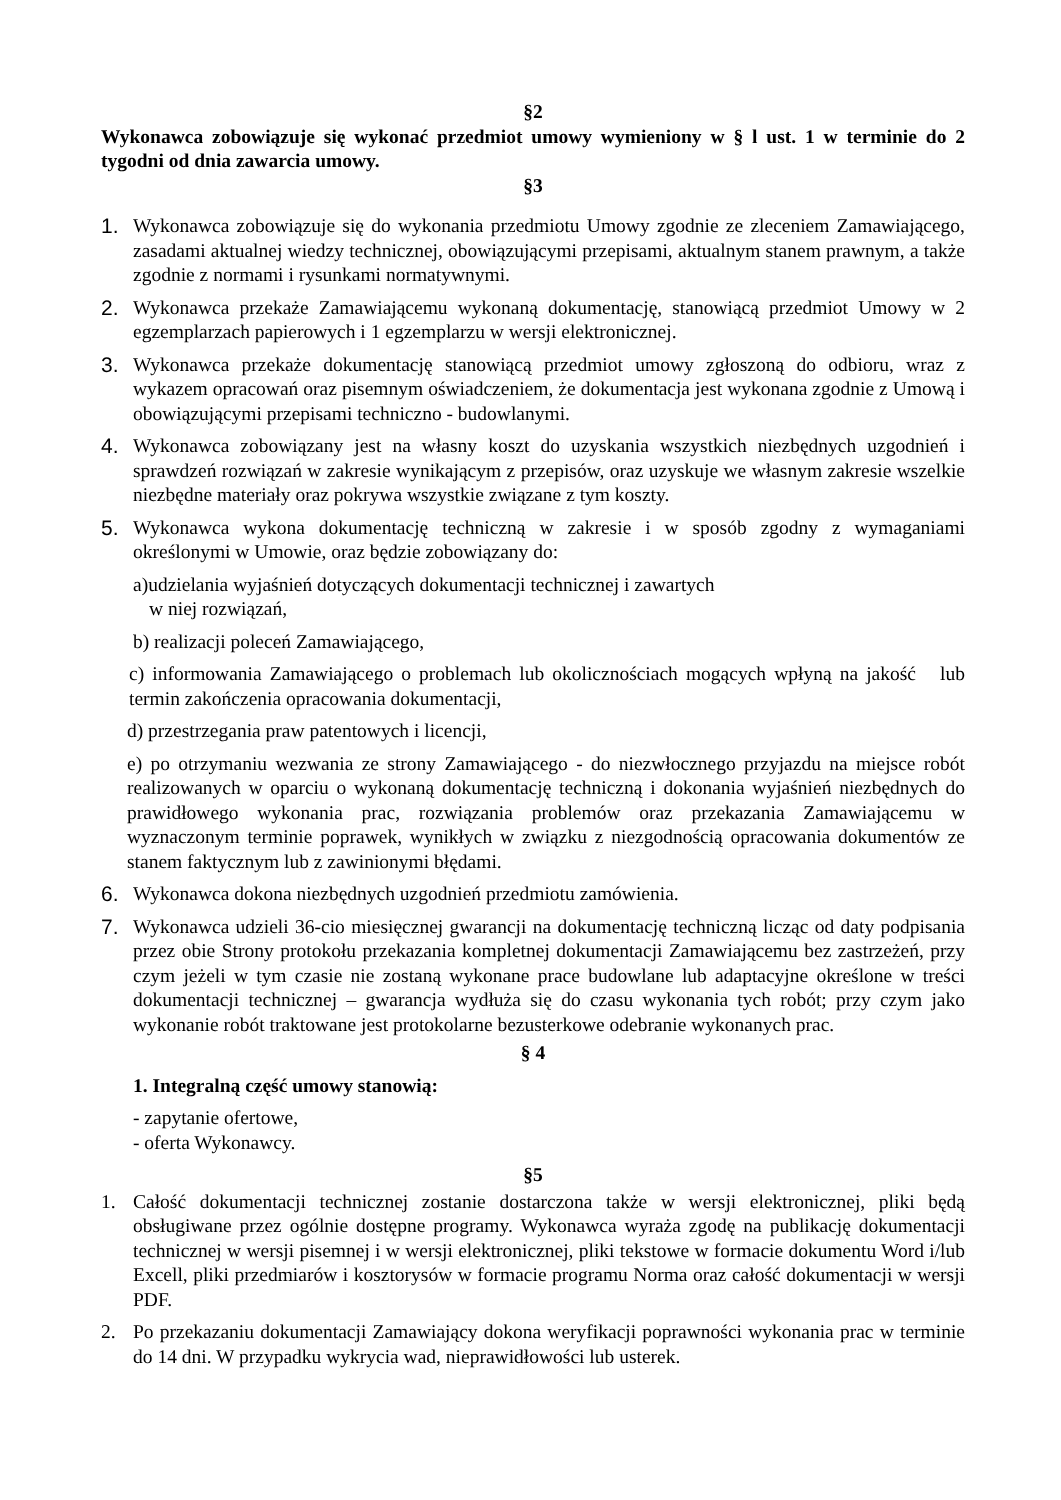§2
Wykonawca zobowiązuje się wykonać przedmiot umowy wymieniony w § l ust. 1 w terminie do 2 tygodni od dnia zawarcia umowy.
§3
1. Wykonawca zobowiązuje się do wykonania przedmiotu Umowy zgodnie ze zleceniem Zamawiającego, zasadami aktualnej wiedzy technicznej, obowiązującymi przepisami, aktualnym stanem prawnym, a także zgodnie z normami i rysunkami normatywnymi.
2. Wykonawca przekaże Zamawiającemu wykonaną dokumentację, stanowiącą przedmiot Umowy w 2 egzemplarzach papierowych i 1 egzemplarzu w wersji elektronicznej.
3. Wykonawca przekaże dokumentację stanowiącą przedmiot umowy zgłoszoną do odbioru, wraz z wykazem opracowań oraz pisemnym oświadczeniem, że dokumentacja jest wykonana zgodnie z Umową i obowiązującymi przepisami techniczno - budowlanymi.
4. Wykonawca zobowiązany jest na własny koszt do uzyskania wszystkich niezbędnych uzgodnień i sprawdzeń rozwiązań w zakresie wynikającym z przepisów, oraz uzyskuje we własnym zakresie wszelkie niezbędne materiały oraz pokrywa wszystkie związane z tym koszty.
5. Wykonawca wykona dokumentację techniczną w zakresie i w sposób zgodny z wymaganiami określonymi w Umowie, oraz będzie zobowiązany do:
a)udzielania wyjaśnień dotyczących dokumentacji technicznej i zawartych
w niej rozwiązań,
b) realizacji poleceń Zamawiającego,
c) informowania Zamawiającego o problemach lub okolicznościach mogących wpłyną na jakość lub termin zakończenia opracowania dokumentacji,
d) przestrzegania praw patentowych i licencji,
e) po otrzymaniu wezwania ze strony Zamawiającego - do niezwłocznego przyjazdu na miejsce robót realizowanych w oparciu o wykonaną dokumentację techniczną i dokonania wyjaśnień niezbędnych do prawidłowego wykonania prac, rozwiązania problemów oraz przekazania Zamawiającemu w wyznaczonym terminie poprawek, wynikłych w związku z niezgodnością opracowania dokumentów ze stanem faktycznym lub z zawinionymi błędami.
6. Wykonawca dokona niezbędnych uzgodnień przedmiotu zamówienia.
7. Wykonawca udzieli 36-cio miesięcznej gwarancji na dokumentację techniczną licząc od daty podpisania przez obie Strony protokołu przekazania kompletnej dokumentacji Zamawiającemu bez zastrzeżeń, przy czym jeżeli w tym czasie nie zostaną wykonane prace budowlane lub adaptacyjne określone w treści dokumentacji technicznej – gwarancja wydłuża się do czasu wykonania tych robót; przy czym jako wykonanie robót traktowane jest protokolarne bezusterkowe odebranie wykonanych prac.
§ 4
1. Integralną część umowy stanowią:
- zapytanie ofertowe,
- oferta Wykonawcy.
§5
1. Całość dokumentacji technicznej zostanie dostarczona także w wersji elektronicznej, pliki będą obsługiwane przez ogólnie dostępne programy. Wykonawca wyraża zgodę na publikację dokumentacji technicznej w wersji pisemnej i w wersji elektronicznej, pliki tekstowe w formacie dokumentu Word i/lub Excell, pliki przedmiarów i kosztorysów w formacie programu Norma oraz całość dokumentacji w wersji PDF.
2. Po przekazaniu dokumentacji Zamawiający dokona weryfikacji poprawności wykonania prac w terminie do 14 dni. W przypadku wykrycia wad, nieprawidłowości lub usterek.